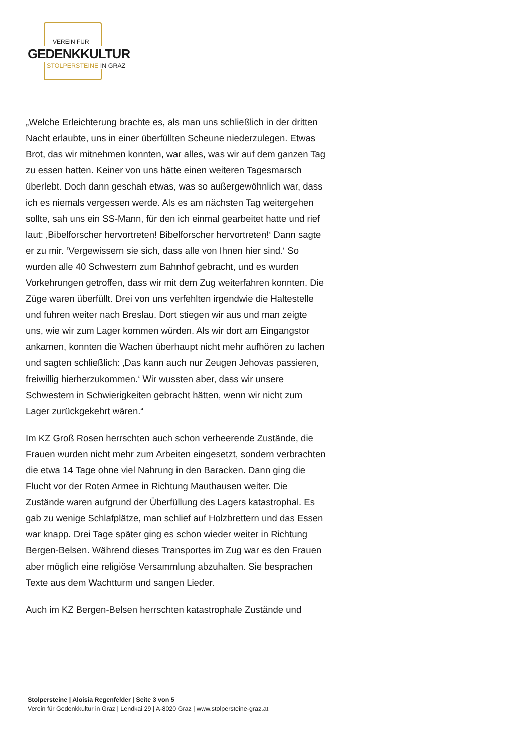VEREIN FÜR
GEDENKKULTUR
STOLPERSTEINE IN GRAZ
„Welche Erleichterung brachte es, als man uns schließlich in der dritten Nacht erlaubte, uns in einer überfüllten Scheune niederzulegen. Etwas Brot, das wir mitnehmen konnten, war alles, was wir auf dem ganzen Tag zu essen hatten. Keiner von uns hätte einen weiteren Tagesmarsch überlebt. Doch dann geschah etwas, was so außergewöhnlich war, dass ich es niemals vergessen werde. Als es am nächsten Tag weitergehen sollte, sah uns ein SS-Mann, für den ich einmal gearbeitet hatte und rief laut: ‚Bibelforscher hervortreten! Bibelforscher hervortreten!‘ Dann sagte er zu mir. ‘Vergewissern sie sich, dass alle von Ihnen hier sind.‘ So wurden alle 40 Schwestern zum Bahnhof gebracht, und es wurden Vorkehrungen getroffen, dass wir mit dem Zug weiterfahren konnten. Die Züge waren überfüllt. Drei von uns verfehlten irgendwie die Haltestelle und fuhren weiter nach Breslau. Dort stiegen wir aus und man zeigte uns, wie wir zum Lager kommen würden. Als wir dort am Eingangstor ankamen, konnten die Wachen überhaupt nicht mehr aufhören zu lachen und sagten schließlich: ‚Das kann auch nur Zeugen Jehovas passieren, freiwillig hierherzukommen.‘ Wir wussten aber, dass wir unsere Schwestern in Schwierigkeiten gebracht hätten, wenn wir nicht zum Lager zurückgekehrt wären.“
Im KZ Groß Rosen herrschten auch schon verheerende Zustände, die Frauen wurden nicht mehr zum Arbeiten eingesetzt, sondern verbrachten die etwa 14 Tage ohne viel Nahrung in den Baracken. Dann ging die Flucht vor der Roten Armee in Richtung Mauthausen weiter. Die Zustände waren aufgrund der Überfüllung des Lagers katastrophal. Es gab zu wenige Schlafplätze, man schlief auf Holzbrettern und das Essen war knapp. Drei Tage später ging es schon wieder weiter in Richtung Bergen-Belsen. Während dieses Transportes im Zug war es den Frauen aber möglich eine religiöse Versammlung abzuhalten. Sie besprachen Texte aus dem Wachtturm und sangen Lieder.
Auch im KZ Bergen-Belsen herrschten katastrophale Zustände und
Stolpersteine | Aloisia Regenfelder | Seite 3 von 5
Verein für Gedenkkultur in Graz | Lendkai 29 | A-8020 Graz | www.stolpersteine-graz.at